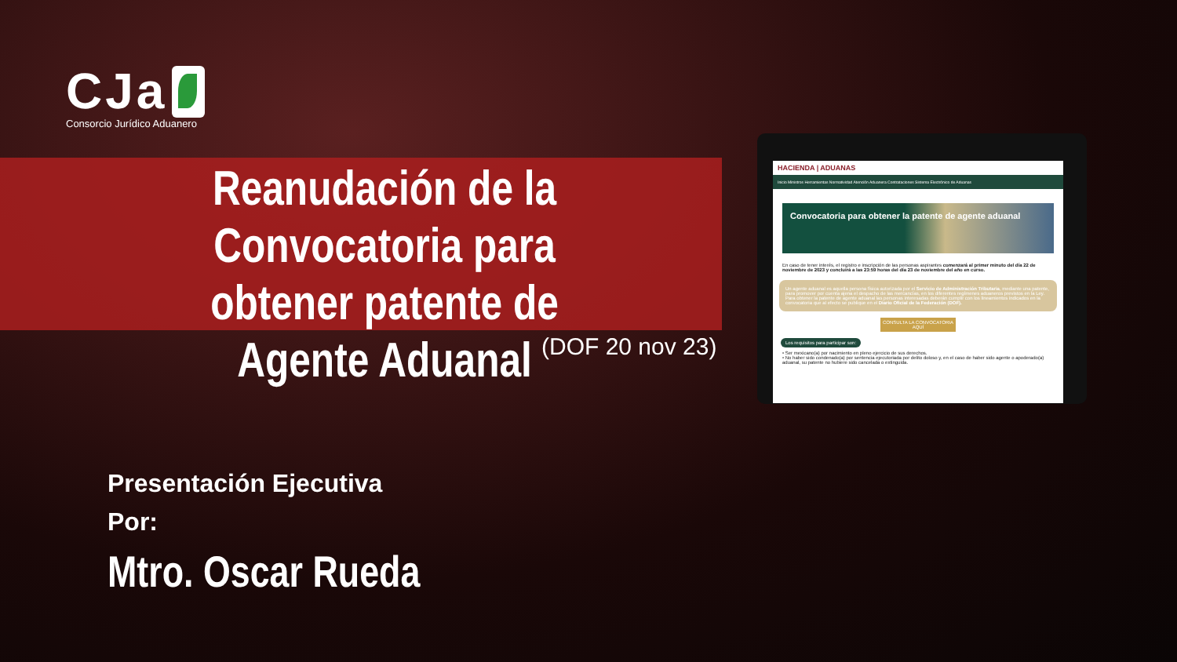CJa
Consorcio Jurídico Aduanero
Reanudación de la Convocatoria para obtener patente de Agente Aduanal
(DOF 20 nov 23)
HACIENDA | ADUANAS
Inicio Ministros Herramientas Normatividad Atención Aduanera Contrataciones Sistema Electrónico de Aduanas
Convocatoria para obtener la patente de agente aduanal
En caso de tener interés, el registro e inscripción de las personas aspirantes comenzará al primer minuto del día 22 de noviembre de 2023 y concluirá a las 23:59 horas del día 23 de noviembre del año en curso.
Un agente aduanal es aquella persona física autorizada por el Servicio de Administración Tributaria, mediante una patente, para promover por cuenta ajena el despacho de las mercancías, en los diferentes regímenes aduaneros previstos en la Ley. Para obtener la patente de agente aduanal las personas interesadas deberán cumplir con los lineamientos indicados en la convocatoria que al efecto se publique en el Diario Oficial de la Federación (DOF).
CONSULTA LA CONVOCATORIA AQUÍ
Los requisitos para participar son:
• Ser mexicano(a) por nacimiento en pleno ejercicio de sus derechos.
• No haber sido condenado(a) por sentencia ejecutoriada por delito doloso y, en el caso de haber sido agente o apoderado(a) aduanal, su patente no hubiere sido cancelada o extinguida.
Presentación Ejecutiva
Por:
Mtro. Oscar Rueda